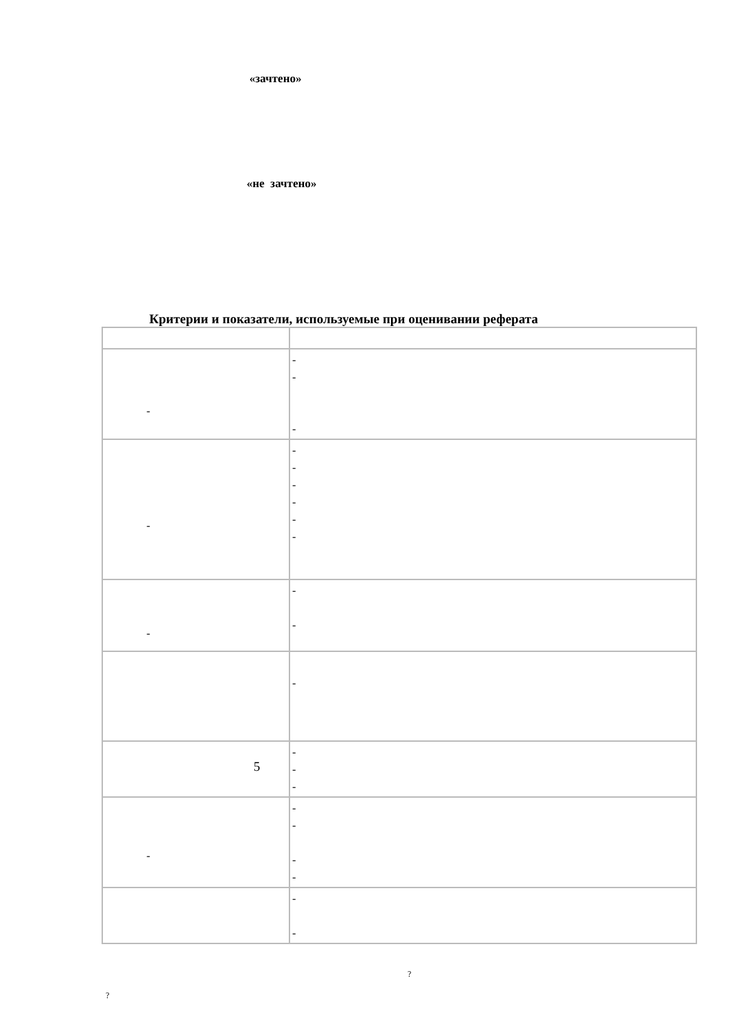«зачтено»
«не зачтено»
Критерии и показатели, используемые при оценивании реферата
| - | - - - |
| - | - - - - - - |
| - | - - |
| | - |
| 5 | - - - |
| - | - - - - |
| | - - |
?
?